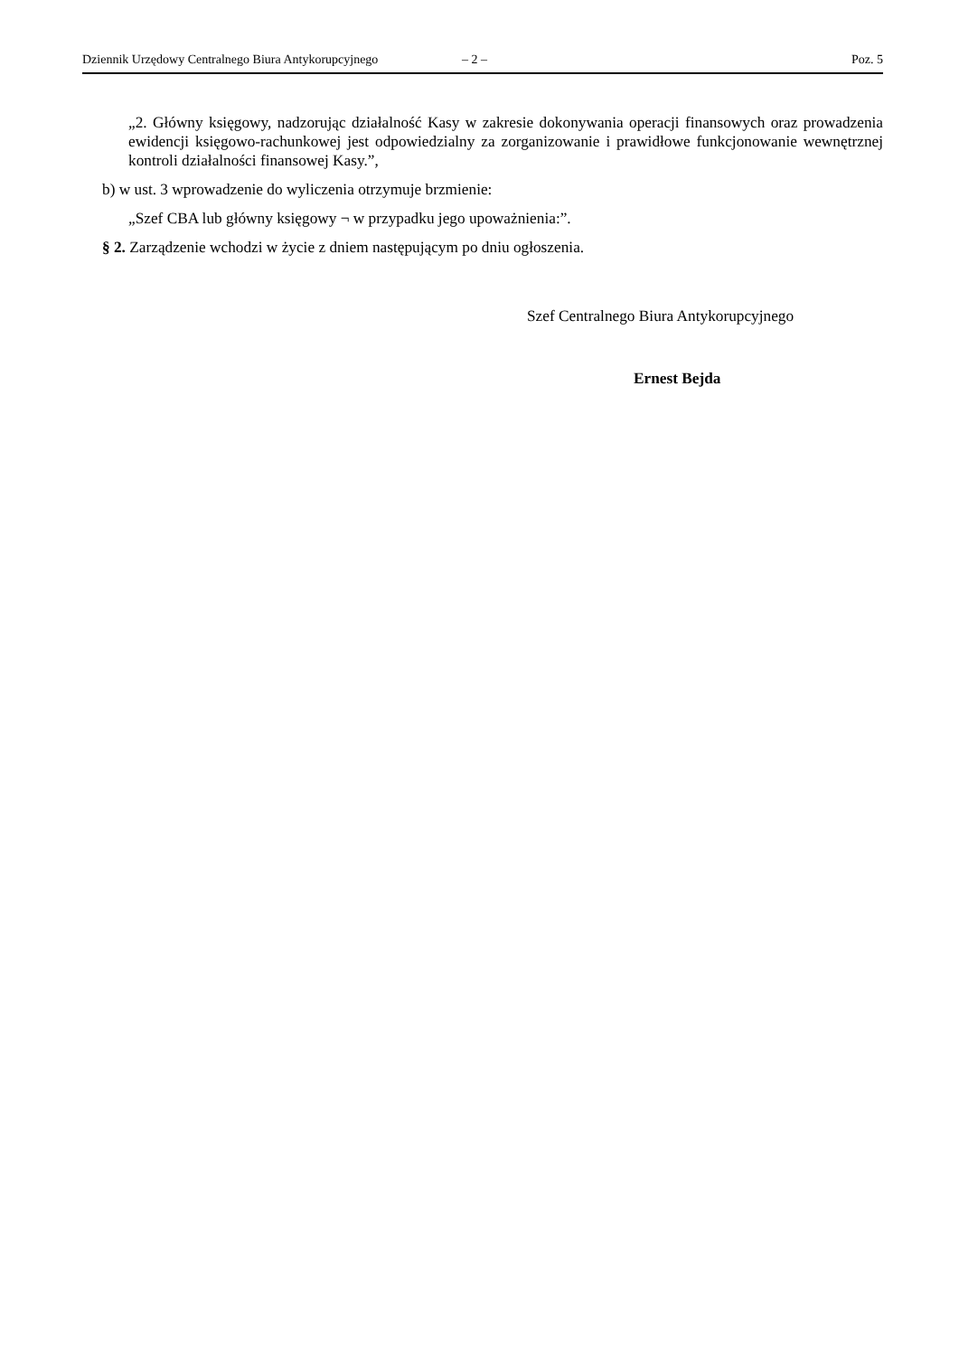Dziennik Urzędowy Centralnego Biura Antykorupcyjnego – 2 – Poz. 5
„2. Główny księgowy, nadzorując działalność Kasy w zakresie dokonywania operacji finansowych oraz prowadzenia ewidencji księgowo-rachunkowej jest odpowiedzialny za zorganizowanie i prawidłowe funkcjonowanie wewnętrznej kontroli działalności finansowej Kasy.”,
b) w ust. 3 wprowadzenie do wyliczenia otrzymuje brzmienie:
„Szef CBA lub główny księgowy ¬ w przypadku jego upoważnienia:”.
§ 2. Zarządzenie wchodzi w życie z dniem następującym po dniu ogłoszenia.
Szef Centralnego Biura Antykorupcyjnego
Ernest Bejda